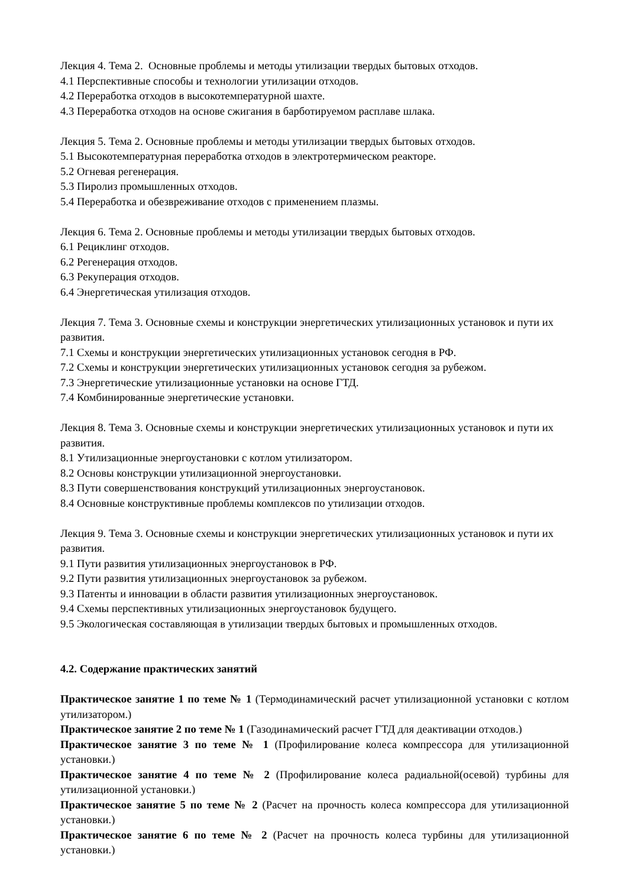Лекция 4. Тема 2. Основные проблемы и методы утилизации твердых бытовых отходов.
4.1 Перспективные способы и технологии утилизации отходов.
4.2 Переработка отходов в высокотемпературной шахте.
4.3 Переработка отходов на основе сжигания в барботируемом расплаве шлака.
Лекция 5. Тема 2. Основные проблемы и методы утилизации твердых бытовых отходов.
5.1 Высокотемпературная переработка отходов в электротермическом реакторе.
5.2 Огневая регенерация.
5.3 Пиролиз промышленных отходов.
5.4 Переработка и обезвреживание отходов с применением плазмы.
Лекция 6. Тема 2. Основные проблемы и методы утилизации твердых бытовых отходов.
6.1 Рециклинг отходов.
6.2 Регенерация отходов.
6.3 Рекуперация отходов.
6.4 Энергетическая утилизация отходов.
Лекция 7. Тема 3. Основные схемы и конструкции энергетических утилизационных установок и пути их развития.
7.1 Схемы и конструкции энергетических утилизационных установок сегодня в РФ.
7.2 Схемы и конструкции энергетических утилизационных установок сегодня за рубежом.
7.3 Энергетические утилизационные установки на основе ГТД.
7.4 Комбинированные энергетические установки.
Лекция 8. Тема 3. Основные схемы и конструкции энергетических утилизационных установок и пути их развития.
8.1 Утилизационные энергоустановки с котлом утилизатором.
8.2 Основы конструкции утилизационной энергоустановки.
8.3 Пути совершенствования конструкций утилизационных энергоустановок.
8.4 Основные конструктивные проблемы комплексов по утилизации отходов.
Лекция 9. Тема 3. Основные схемы и конструкции энергетических утилизационных установок и пути их развития.
9.1 Пути развития утилизационных энергоустановок в РФ.
9.2 Пути развития утилизационных энергоустановок за рубежом.
9.3 Патенты и инновации в области развития утилизационных энергоустановок.
9.4 Схемы перспективных утилизационных энергоустановок будущего.
9.5 Экологическая составляющая в утилизации твердых бытовых и промышленных отходов.
4.2. Содержание практических занятий
Практическое занятие 1 по теме № 1 (Термодинамический расчет утилизационной установки с котлом утилизатором.)
Практическое занятие 2 по теме № 1 (Газодинамический расчет ГТД для деактивации отходов.)
Практическое занятие 3 по теме № 1 (Профилирование колеса компрессора для утилизационной установки.)
Практическое занятие 4 по теме № 2 (Профилирование колеса радиальной(осевой) турбины для утилизационной установки.)
Практическое занятие 5 по теме № 2 (Расчет на прочность колеса компрессора для утилизационной установки.)
Практическое занятие 6 по теме № 2 (Расчет на прочность колеса турбины для утилизационной установки.)